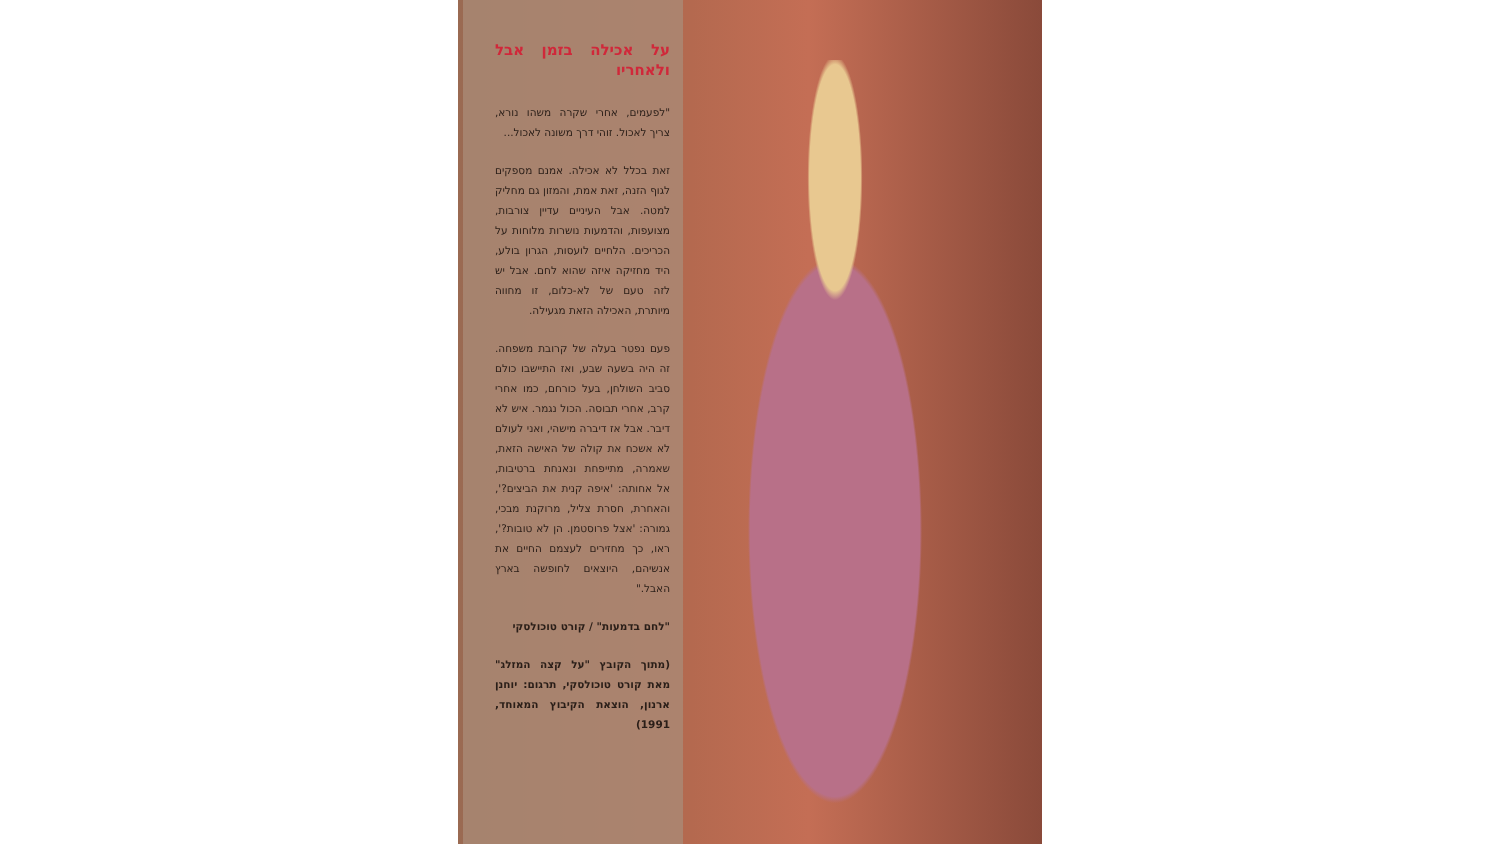על אכילה בזמן אבל ולאחריו
"לפעמים, אחרי שקרה משהו נורא, צריך לאכול. זוהי דרך משונה לאכול...
זאת בכלל לא אכילה. אמנם מספקים לגוף הזנה, זאת אמת, והמזון גם מחליק למטה. אבל העיניים עדיין צורבות, מצועפות, והדמעות נושרות מלוחות על הכריכים. הלחיים לועסות, הגרון בולע, היד מחזיקה איזה שהוא לחם. אבל יש לזה טעם של לא-כלום, זו מחווה מיותרת, האכילה הזאת מגעילה.
פעם נפטר בעלה של קרובת משפחה. זה היה בשעה שבע, ואז התיישבו כולם סביב השולחן, בעל כורחם, כמו אחרי קרב, אחרי תבוסה. הכול נגמר. איש לא דיבר. אבל אז דיברה מישהי, ואני לעולם לא אשכח את קולה של האישה הזאת, שאמרה, מתייפחת ונאנחת ברטיבות, אל אחותה: 'איפה קנית את הביצים?', והאחרת, חסרת צליל, מרוקנת מבכי, גמורה: 'אצל פרוסטמן. הן לא טובות?', ראו, כך מחזירים לעצמם החיים את אנשיהם, היוצאים לחופשה בארץ האבל."
"לחם בדמעות" / קורט טוכולסקי
(מתוך הקובץ "על קצה המזלג" מאת קורט טוכולסקי, תרגום: יוחנן ארנון, הוצאת הקיבוץ המאוחד, 1991)